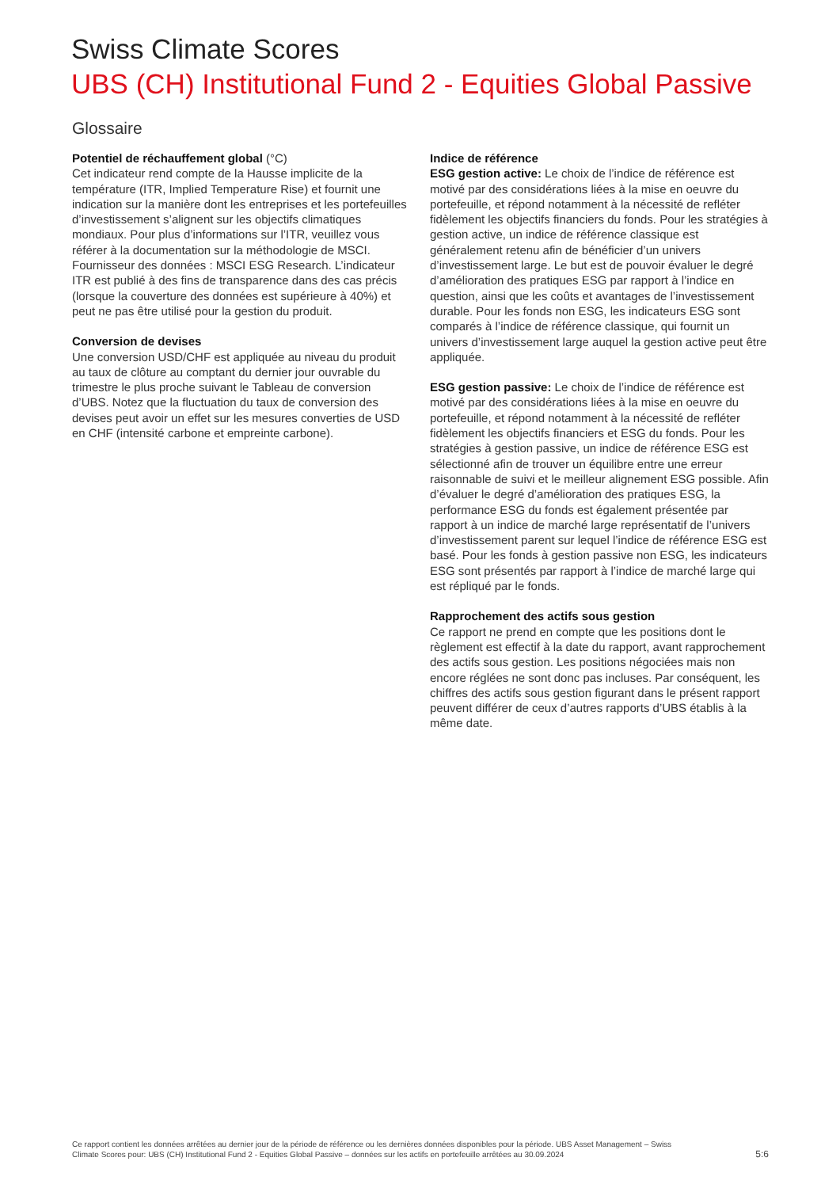Swiss Climate Scores
UBS (CH) Institutional Fund 2 - Equities Global Passive
Glossaire
Potentiel de réchauffement global (°C)
Cet indicateur rend compte de la Hausse implicite de la température (ITR, Implied Temperature Rise) et fournit une indication sur la manière dont les entreprises et les portefeuilles d’investissement s’alignent sur les objectifs climatiques mondiaux. Pour plus d’informations sur l’ITR, veuillez vous référer à la documentation sur la méthodologie de MSCI. Fournisseur des données : MSCI ESG Research. L’indicateur ITR est publié à des fins de transparence dans des cas précis (lorsque la couverture des données est supérieure à 40%) et peut ne pas être utilisé pour la gestion du produit.
Conversion de devises
Une conversion USD/CHF est appliquée au niveau du produit au taux de clôture au comptant du dernier jour ouvrable du trimestre le plus proche suivant le Tableau de conversion d’UBS. Notez que la fluctuation du taux de conversion des devises peut avoir un effet sur les mesures converties de USD en CHF (intensité carbone et empreinte carbone).
Indice de référence
ESG gestion active: Le choix de l’indice de référence est motivé par des considérations liées à la mise en oeuvre du portefeuille, et répond notamment à la nécessité de refléter fidèlement les objectifs financiers du fonds. Pour les stratégies à gestion active, un indice de référence classique est généralement retenu afin de bénéficier d’un univers d’investissement large. Le but est de pouvoir évaluer le degré d’amélioration des pratiques ESG par rapport à l’indice en question, ainsi que les coûts et avantages de l’investissement durable. Pour les fonds non ESG, les indicateurs ESG sont comparés à l’indice de référence classique, qui fournit un univers d’investissement large auquel la gestion active peut être appliquée.
ESG gestion passive: Le choix de l’indice de référence est motivé par des considérations liées à la mise en oeuvre du portefeuille, et répond notamment à la nécessité de refléter fidèlement les objectifs financiers et ESG du fonds. Pour les stratégies à gestion passive, un indice de référence ESG est sélectionné afin de trouver un équilibre entre une erreur raisonnable de suivi et le meilleur alignement ESG possible. Afin d’évaluer le degré d’amélioration des pratiques ESG, la performance ESG du fonds est également présentée par rapport à un indice de marché large représentatif de l’univers d’investissement parent sur lequel l’indice de référence ESG est basé. Pour les fonds à gestion passive non ESG, les indicateurs ESG sont présentés par rapport à l’indice de marché large qui est répliqué par le fonds.
Rapprochement des actifs sous gestion
Ce rapport ne prend en compte que les positions dont le règlement est effectif à la date du rapport, avant rapprochement des actifs sous gestion. Les positions négociées mais non encore réglées ne sont donc pas incluses. Par conséquent, les chiffres des actifs sous gestion figurant dans le présent rapport peuvent différer de ceux d’autres rapports d’UBS établis à la même date.
Ce rapport contient les données arrêtées au dernier jour de la période de référence ou les dernières données disponibles pour la période. UBS Asset Management – Swiss Climate Scores pour: UBS (CH) Institutional Fund 2 - Equities Global Passive – données sur les actifs en portefeuille arrêtées au 30.09.2024
5:6